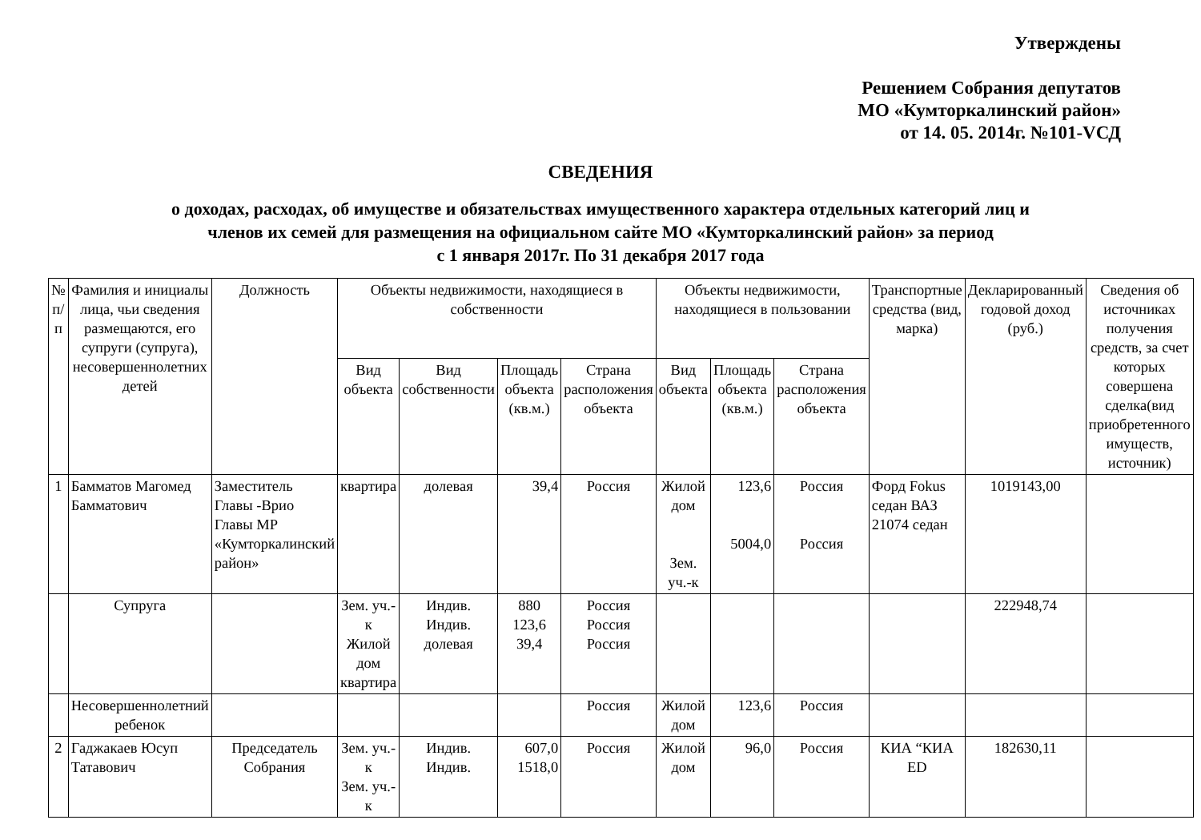Утверждены
Решением Собрания депутатов
МО «Кумторкалинский район»
от 14. 05. 2014г. №101-VСД
СВЕДЕНИЯ
о доходах, расходах, об имуществе и обязательствах имущественного характера отдельных категорий лиц и
членов их семей для размещения на официальном сайте МО «Кумторкалинский район» за период
с 1 января 2017г. По 31 декабря 2017 года
| № п/п | Фамилия и инициалы лица, чьи сведения размещаются, его супруги (супруга), несовершеннолетних детей | Должность | Объекты недвижимости, находящиеся в собственности | | | | Объекты недвижимости, находящиеся в пользовании | | | Транспортные средства (вид, марка) | Декларированный годовой доход (руб.) | Сведения об источниках получения средств, за счет которых совершена сделка(вид приобретенного имуществ, источник) |
| --- | --- | --- | --- | --- | --- | --- | --- | --- | --- | --- | --- | --- |
| | | | Вид объекта | Вид собственности | Площадь объекта (кв.м.) | Страна расположения объекта | Вид объекта | Площадь объекта (кв.м.) | Страна расположения объекта | | | |
| 1 | Бамматов Магомед Бамматович | Заместитель Главы -Врио Главы МР «Кумторкалинский район» | квартира | долевая | 39,4 | Россия | Жилой дом Зем. уч.-к | 123,6 5004,0 | Россия Россия | Форд Fokus седан ВАЗ 21074 седан | 1019143,00 | |
| | Супруга | | Зем. уч.-к Жилой дом квартира | Индив. Индив. долевая | 880 123,6 39,4 | Россия Россия Россия | | | | | 222948,74 | |
| | Несовершеннолетний ребенок | | | | | Россия | Жилой дом | 123,6 | Россия | | | |
| 2 | Гаджакаев Юсуп Татавович | Председатель Собрания | Зем. уч.-к Зем. уч.-к | Индив. Индив. | 607,0 1518,0 | Россия | Жилой дом | 96,0 | Россия | КИА “КИА ED | 182630,11 | |